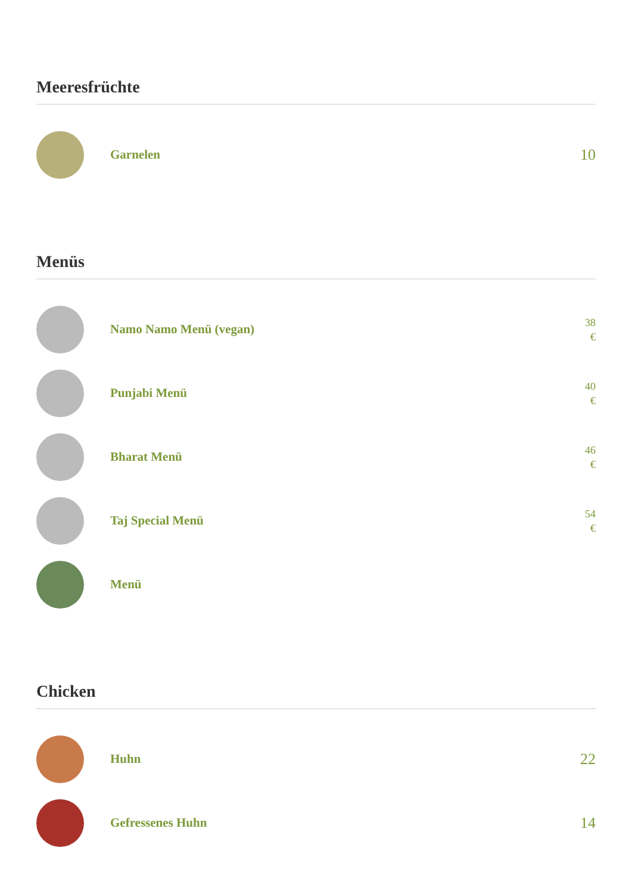Meeresfrüchte
Garnelen
10
Menüs
Namo Namo Menü (vegan)
38 €
Punjabi Menü
40 €
Bharat Menü
46 €
Taj Special Menü
54 €
Menü
Chicken
Huhn
22
Gefressenes Huhn
14